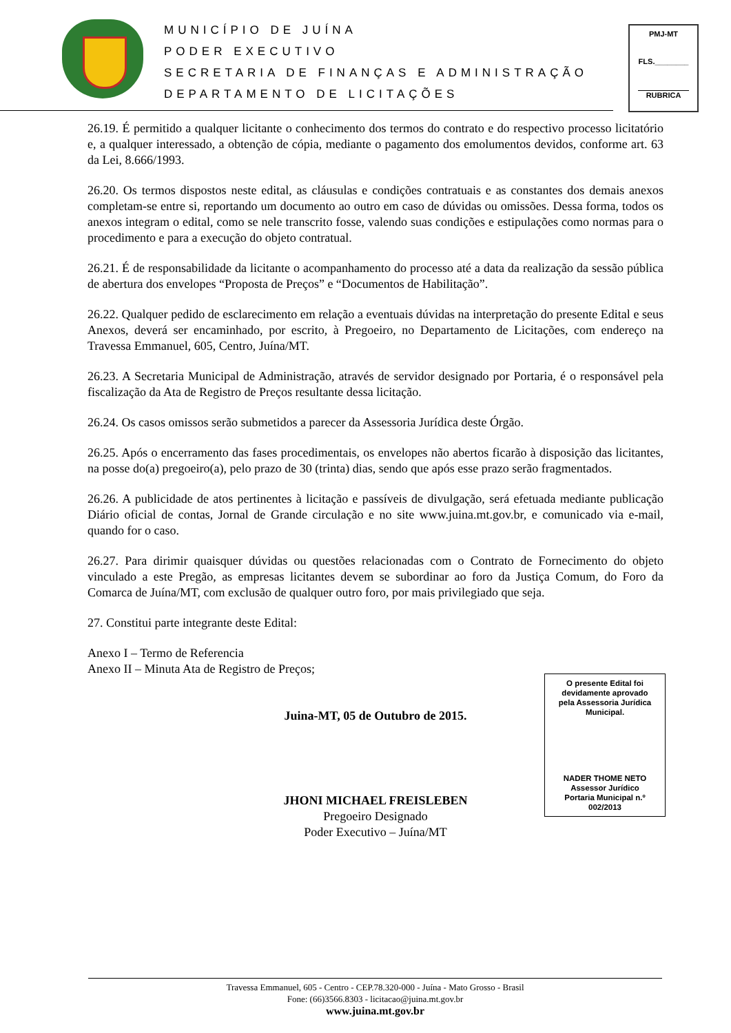MUNICÍPIO DE JUÍNA
PODER EXECUTIVO
SECRETARIA DE FINANÇAS E ADMINISTRAÇÃO
DEPARTAMENTO DE LICITAÇÕES
PMJ-MT
FLS.________
RUBRICA
26.19. É permitido a qualquer licitante o conhecimento dos termos do contrato e do respectivo processo licitatório e, a qualquer interessado, a obtenção de cópia, mediante o pagamento dos emolumentos devidos, conforme art. 63 da Lei, 8.666/1993.
26.20. Os termos dispostos neste edital, as cláusulas e condições contratuais e as constantes dos demais anexos completam-se entre si, reportando um documento ao outro em caso de dúvidas ou omissões. Dessa forma, todos os anexos integram o edital, como se nele transcrito fosse, valendo suas condições e estipulações como normas para o procedimento e para a execução do objeto contratual.
26.21. É de responsabilidade da licitante o acompanhamento do processo até a data da realização da sessão pública de abertura dos envelopes “Proposta de Preços” e “Documentos de Habilitação”.
26.22. Qualquer pedido de esclarecimento em relação a eventuais dúvidas na interpretação do presente Edital e seus Anexos, deverá ser encaminhado, por escrito, à Pregoeiro, no Departamento de Licitações, com endereço na Travessa Emmanuel, 605, Centro, Juína/MT.
26.23. A Secretaria Municipal de Administração, através de servidor designado por Portaria, é o responsável pela fiscalização da Ata de Registro de Preços resultante dessa licitação.
26.24. Os casos omissos serão submetidos a parecer da Assessoria Jurídica deste Órgão.
26.25. Após o encerramento das fases procedimentais, os envelopes não abertos ficarão à disposição das licitantes, na posse do(a) pregoeiro(a), pelo prazo de 30 (trinta) dias, sendo que após esse prazo serão fragmentados.
26.26. A publicidade de atos pertinentes à licitação e passíveis de divulgação, será efetuada mediante publicação Diário oficial de contas, Jornal de Grande circulação e no site www.juina.mt.gov.br, e comunicado via e-mail, quando for o caso.
26.27. Para dirimir quaisquer dúvidas ou questões relacionadas com o Contrato de Fornecimento do objeto vinculado a este Pregão, as empresas licitantes devem se subordinar ao foro da Justiça Comum, do Foro da Comarca de Juína/MT, com exclusão de qualquer outro foro, por mais privilegiado que seja.
27. Constitui parte integrante deste Edital:
Anexo I – Termo de Referencia
Anexo II – Minuta Ata de Registro de Preços;
Juina-MT, 05 de Outubro de 2015.
JHONI MICHAEL FREISLEBEN
Pregoeiro Designado
Poder Executivo – Juína/MT
O presente Edital foi
devidamente aprovado
pela Assessoria Jurídica
Municipal.
NADER THOME NETO
Assessor Jurídico
Portaria Municipal n.º
002/2013
Travessa Emmanuel, 605 - Centro - CEP.78.320-000 - Juína - Mato Grosso - Brasil
Fone: (66)3566.8303 - licitacao@juina.mt.gov.br
www.juina.mt.gov.br